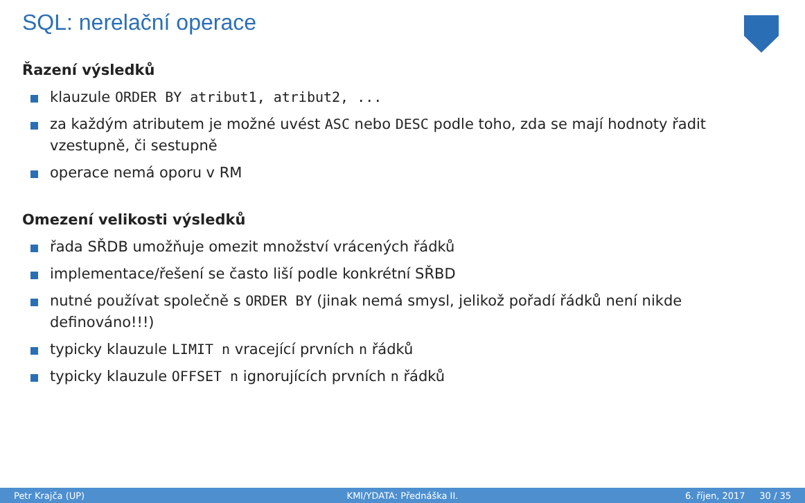SQL: nerelační operace
Řazení výsledků
klauzule ORDER BY atribut1, atribut2, ...
za každým atributem je možné uvést ASC nebo DESC podle toho, zda se mají hodnoty řadit vzestupně, či sestupně
operace nemá oporu v RM
Omezení velikosti výsledků
řada SŘDB umožňuje omezit množství vrácených řádků
implementace/řešení se často liší podle konkrétní SŘBD
nutné používat společně s ORDER BY (jinak nemá smysl, jelikož pořadí řádků není nikde definováno!!!)
typicky klauzule LIMIT n vracející prvních n řádků
typicky klauzule OFFSET n ignorujících prvních n řádků
Petr Krajča (UP) KMI/YDATA: Přednáška II. 6. říjen, 2017 30 / 35